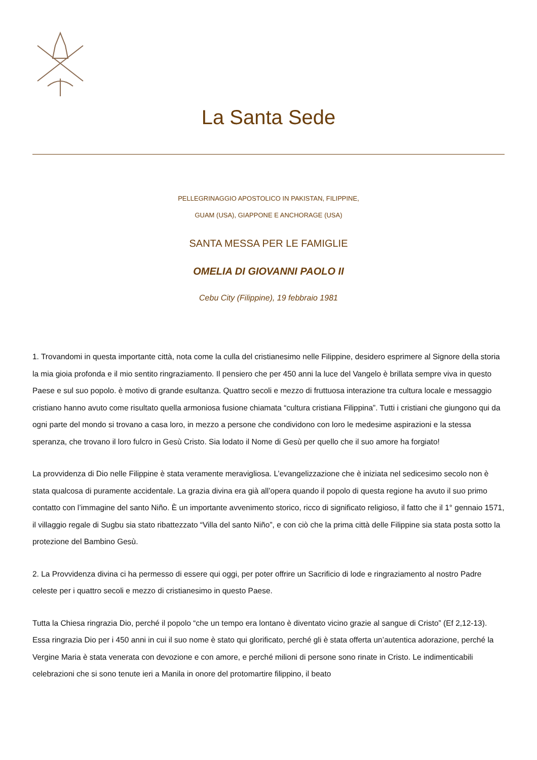La Santa Sede
PELLEGRINAGGIO APOSTOLICO IN PAKISTAN, FILIPPINE,
GUAM (USA), GIAPPONE E ANCHORAGE (USA)
SANTA MESSA PER LE FAMIGLIE
OMELIA DI GIOVANNI PAOLO II
Cebu City (Filippine), 19 febbraio 1981
1. Trovandomi in questa importante città, nota come la culla del cristianesimo nelle Filippine, desidero esprimere al Signore della storia la mia gioia profonda e il mio sentito ringraziamento. Il pensiero che per 450 anni la luce del Vangelo è brillata sempre viva in questo Paese e sul suo popolo. è motivo di grande esultanza. Quattro secoli e mezzo di fruttuosa interazione tra cultura locale e messaggio cristiano hanno avuto come risultato quella armoniosa fusione chiamata “cultura cristiana Filippina”. Tutti i cristiani che giungono qui da ogni parte del mondo si trovano a casa loro, in mezzo a persone che condividono con loro le medesime aspirazioni e la stessa speranza, che trovano il loro fulcro in Gesù Cristo. Sia lodato il Nome di Gesù per quello che il suo amore ha forgiato!
La provvidenza di Dio nelle Filippine è stata veramente meravigliosa. L’evangelizzazione che è iniziata nel sedicesimo secolo non è stata qualcosa di puramente accidentale. La grazia divina era già all’opera quando il popolo di questa regione ha avuto il suo primo contatto con l’immagine del santo Niño. È un importante avvenimento storico, ricco di significato religioso, il fatto che il 1° gennaio 1571, il villaggio regale di Sugbu sia stato ribattezzato “Villa del santo Niño”, e con ciò che la prima città delle Filippine sia stata posta sotto la protezione del Bambino Gesù.
2. La Provvidenza divina ci ha permesso di essere qui oggi, per poter offrire un Sacrificio di lode e ringraziamento al nostro Padre celeste per i quattro secoli e mezzo di cristianesimo in questo Paese.
Tutta la Chiesa ringrazia Dio, perché il popolo “che un tempo era lontano è diventato vicino grazie al sangue di Cristo” (Ef 2,12-13). Essa ringrazia Dio per i 450 anni in cui il suo nome è stato qui glorificato, perché gli è stata offerta un’autentica adorazione, perché la Vergine Maria è stata venerata con devozione e con amore, e perché milioni di persone sono rinate in Cristo. Le indimenticabili celebrazioni che si sono tenute ieri a Manila in onore del protomartire filippino, il beato